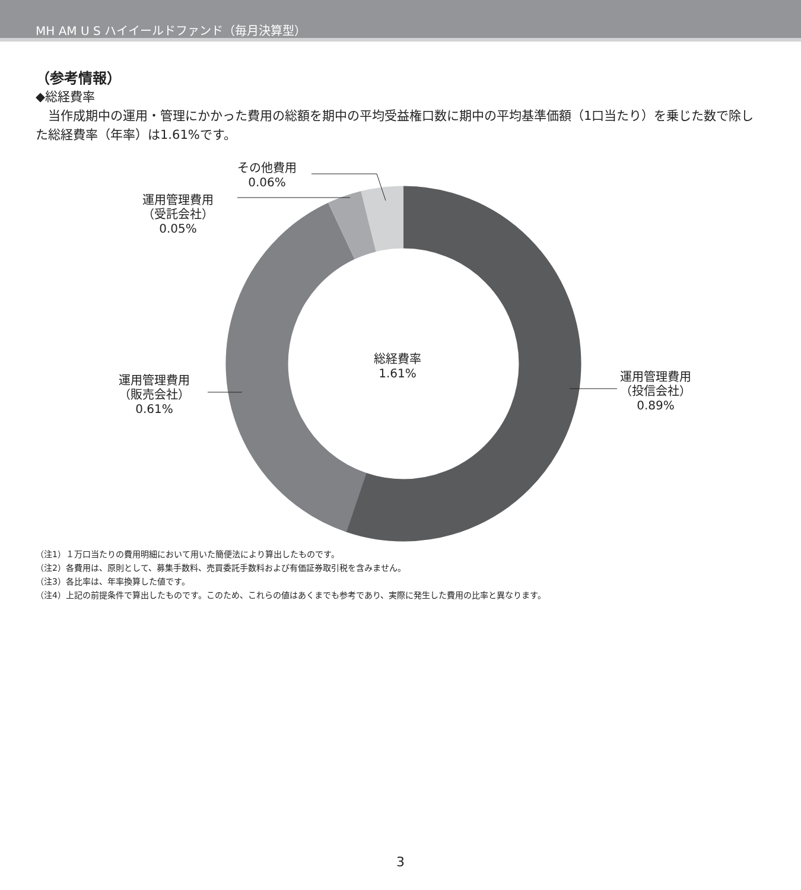MH AM U S ハイイールドファンド（毎月決算型）
（参考情報）
◆総経費率
　当作成期中の運用・管理にかかった費用の総額を期中の平均受益権口数に期中の平均基準価額（1口当たり）を乗じた数で除した総経費率（年率）は1.61%です。
その他費用
0.06%
運用管理費用
（受託会社）
0.05%
総経費率
1.61%
運用管理費用
（販売会社）
0.61%
運用管理費用
（投信会社）
0.89%
（注1）１万口当たりの費用明細において用いた簡便法により算出したものです。
（注2）各費用は、原則として、募集手数料、売買委託手数料および有価証券取引税を含みません。
（注3）各比率は、年率換算した値です。
（注4）上記の前提条件で算出したものです。このため、これらの値はあくまでも参考であり、実際に発生した費用の比率と異なります。
3